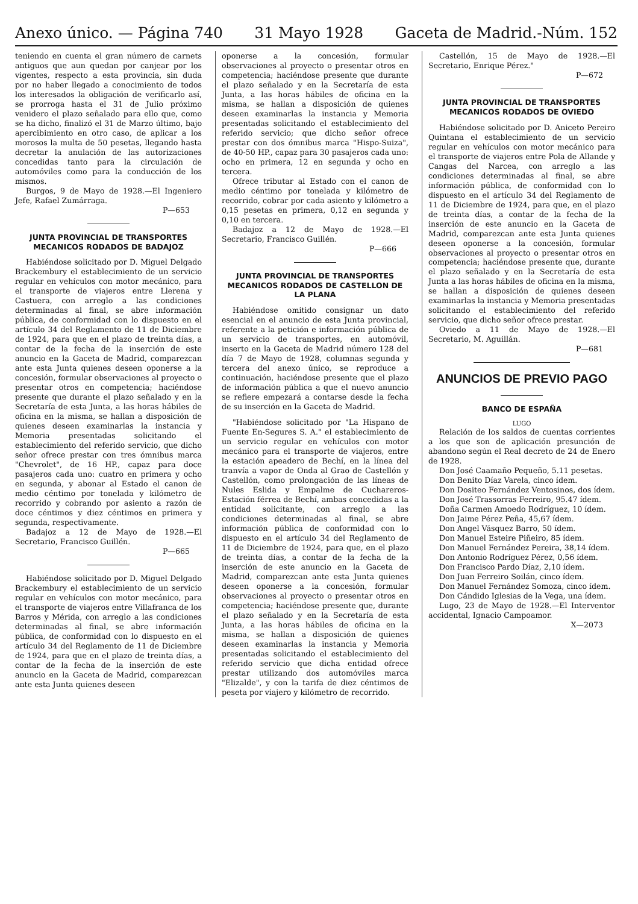Anexo único. — Página 740 31 Mayo 1928 Gaceta de Madrid.-Núm. 152
teniendo en cuenta el gran número de carnets antiguos que aun quedan por canjear por los vigentes, respecto a esta provincia, sin duda por no haber llegado a conocimiento de todos los interesados la obligación de verificarlo así, se prorroga hasta el 31 de Julio próximo venidero el plazo señalado para ello que, como se ha dicho, finalizó el 31 de Marzo último, bajo apercibimiento en otro caso, de aplicar a los morosos la multa de 50 pesetas, llegando hasta decretar la anulación de las autorizaciones concedidas tanto para la circulación de automóviles como para la conducción de los mismos.
Burgos, 9 de Mayo de 1928.—El Ingeniero Jefe, Rafael Zumárraga.
P—653
JUNTA PROVINCIAL DE TRANSPORTES MECANICOS RODADOS DE BADAJOZ
Habiéndose solicitado por D. Miguel Delgado Brackembury el establecimiento de un servicio regular en vehículos con motor mecánico, para el transporte de viajeros entre Llerena y Castuera, con arreglo a las condiciones determinadas al final, se abre información pública, de conformidad con lo dispuesto en el artículo 34 del Reglamento de 11 de Diciembre de 1924, para que en el plazo de treinta días, a contar de la fecha de la inserción de este anuncio en la Gaceta de Madrid, comparezcan ante esta Junta quienes deseen oponerse a la concesión, formular observaciones al proyecto o presentar otros en competencia; haciéndose presente que durante el plazo señalado y en la Secretaría de esta Junta, a las horas hábiles de oficina en la misma, se hallan a disposición de quienes deseen examinarlas la instancia y Memoria presentadas solicitando el establecimiento del referido servicio, que dicho señor ofrece prestar con tres ómnibus marca "Chevrolet", de 16 HP., capaz para doce pasajeros cada uno: cuatro en primera y ocho en segunda, y abonar al Estado el canon de medio céntimo por tonelada y kilómetro de recorrido y cobrando por asiento a razón de doce céntimos y diez céntimos en primera y segunda, respectivamente.
Badajoz a 12 de Mayo de 1928.—El Secretario, Francisco Guillén.
P—665
Habiéndose solicitado por D. Miguel Delgado Brackembury el establecimiento de un servicio regular en vehículos con motor mecánico, para el transporte de viajeros entre Villafranca de los Barros y Mérida, con arreglo a las condiciones determinadas al final, se abre información pública, de conformidad con lo dispuesto en el artículo 34 del Reglamento de 11 de Diciembre de 1924, para que en el plazo de treinta días, a contar de la fecha de la inserción de este anuncio en la Gaceta de Madrid, comparezcan ante esta Junta quienes deseen
oponerse a la concesión, formular observaciones al proyecto o presentar otros en competencia; haciéndose presente que durante el plazo señalado y en la Secretaría de esta Junta, a las horas hábiles de oficina en la misma, se hallan a disposición de quienes deseen examinarlas la instancia y Memoria presentadas solicitando el establecimiento del referido servicio; que dicho señor ofrece prestar con dos ómnibus marca "Hispo-Suiza", de 40-50 HP., capaz para 30 pasajeros cada uno: ocho en primera, 12 en segunda y ocho en tercera.
Ofrece tributar al Estado con el canon de medio céntimo por tonelada y kilómetro de recorrido, cobrar por cada asiento y kilómetro a 0,15 pesetas en primera, 0,12 en segunda y 0,10 en tercera.
Badajoz a 12 de Mayo de 1928.—El Secretario, Francisco Guillén.
P—666
JUNTA PROVINCIAL DE TRANSPORTES MECANICOS RODADOS DE CASTELLON DE LA PLANA
Habiéndose omitido consignar un dato esencial en el anuncio de esta Junta provincial, referente a la petición e información pública de un servicio de transportes, en automóvil, inserto en la Gaceta de Madrid número 128 del día 7 de Mayo de 1928, columnas segunda y tercera del anexo único, se reproduce a continuación, haciéndose presente que el plazo de información pública a que el nuevo anuncio se refiere empezará a contarse desde la fecha de su inserción en la Gaceta de Madrid.
"Habiéndose solicitado por "La Hispano de Fuente En-Segures S. A." el establecimiento de un servicio regular en vehículos con motor mecánico para el transporte de viajeros, entre la estación apeadero de Bechí, en la línea del tranvía a vapor de Onda al Grao de Castellón y Castellón, como prolongación de las líneas de Nules Eslida y Empalme de Cuchareros-Estación férrea de Bechí, ambas concedidas a la entidad solicitante, con arreglo a las condiciones determinadas al final, se abre información pública de conformidad con lo dispuesto en el artículo 34 del Reglamento de 11 de Diciembre de 1924, para que, en el plazo de treinta días, a contar de la fecha de la inserción de este anuncio en la Gaceta de Madrid, comparezcan ante esta Junta quienes deseen oponerse a la concesión, formular observaciones al proyecto o presentar otros en competencia; haciéndose presente que, durante el plazo señalado y en la Secretaría de esta Junta, a las horas hábiles de oficina en la misma, se hallan a disposición de quienes deseen examinarlas la instancia y Memoria presentadas solicitando el establecimiento del referido servicio que dicha entidad ofrece prestar utilizando dos automóviles marca "Elizalde", y con la tarifa de diez céntimos de peseta por viajero y kilómetro de recorrido.
Castellón, 15 de Mayo de 1928.—El Secretario, Enrique Pérez."
P—672
JUNTA PROVINCIAL DE TRANSPORTES MECANICOS RODADOS DE OVIEDO
Habiéndose solicitado por D. Aniceto Pereiro Quintana el establecimiento de un servicio regular en vehículos con motor mecánico para el transporte de viajeros entre Pola de Allande y Cangas del Narcea, con arreglo a las condiciones determinadas al final, se abre información pública, de conformidad con lo dispuesto en el artículo 34 del Reglamento de 11 de Diciembre de 1924, para que, en el plazo de treinta días, a contar de la fecha de la inserción de este anuncio en la Gaceta de Madrid, comparezcan ante esta Junta quienes deseen oponerse a la concesión, formular observaciones al proyecto o presentar otros en competencia; haciéndose presente que, durante el plazo señalado y en la Secretaría de esta Junta a las horas hábiles de oficina en la misma, se hallan a disposición de quienes deseen examinarlas la instancia y Memoria presentadas solicitando el establecimiento del referido servicio, que dicho señor ofrece prestar.
Oviedo a 11 de Mayo de 1928.—El Secretario, M. Aguillán.
P—681
ANUNCIOS DE PREVIO PAGO
BANCO DE ESPAÑA
LUGO
Relación de los saldos de cuentas corrientes a los que son de aplicación presunción de abandono según el Real decreto de 24 de Enero de 1928.
Don José Caamaño Pequeño, 5.11 pesetas.
Don Benito Díaz Varela, cinco ídem.
Don Dositeo Fernández Ventosinos, dos ídem.
Don José Trassorras Ferreiro, 95.47 ídem.
Doña Carmen Amoedo Rodríguez, 10 ídem.
Don Jaime Pérez Peña, 45,67 ídem.
Don Angel Vásquez Barro, 50 ídem.
Don Manuel Esteire Piñeiro, 85 ídem.
Don Manuel Fernández Pereira, 38,14 ídem.
Don Antonio Rodríguez Pérez, 0,56 ídem.
Don Francisco Pardo Díaz, 2,10 ídem.
Don Juan Ferreiro Soilán, cinco ídem.
Don Manuel Fernández Somoza, cinco ídem.
Don Cándido Iglesias de la Vega, una ídem.
Lugo, 23 de Mayo de 1928.—El Interventor accidental, Ignacio Campoamor.
X—2073